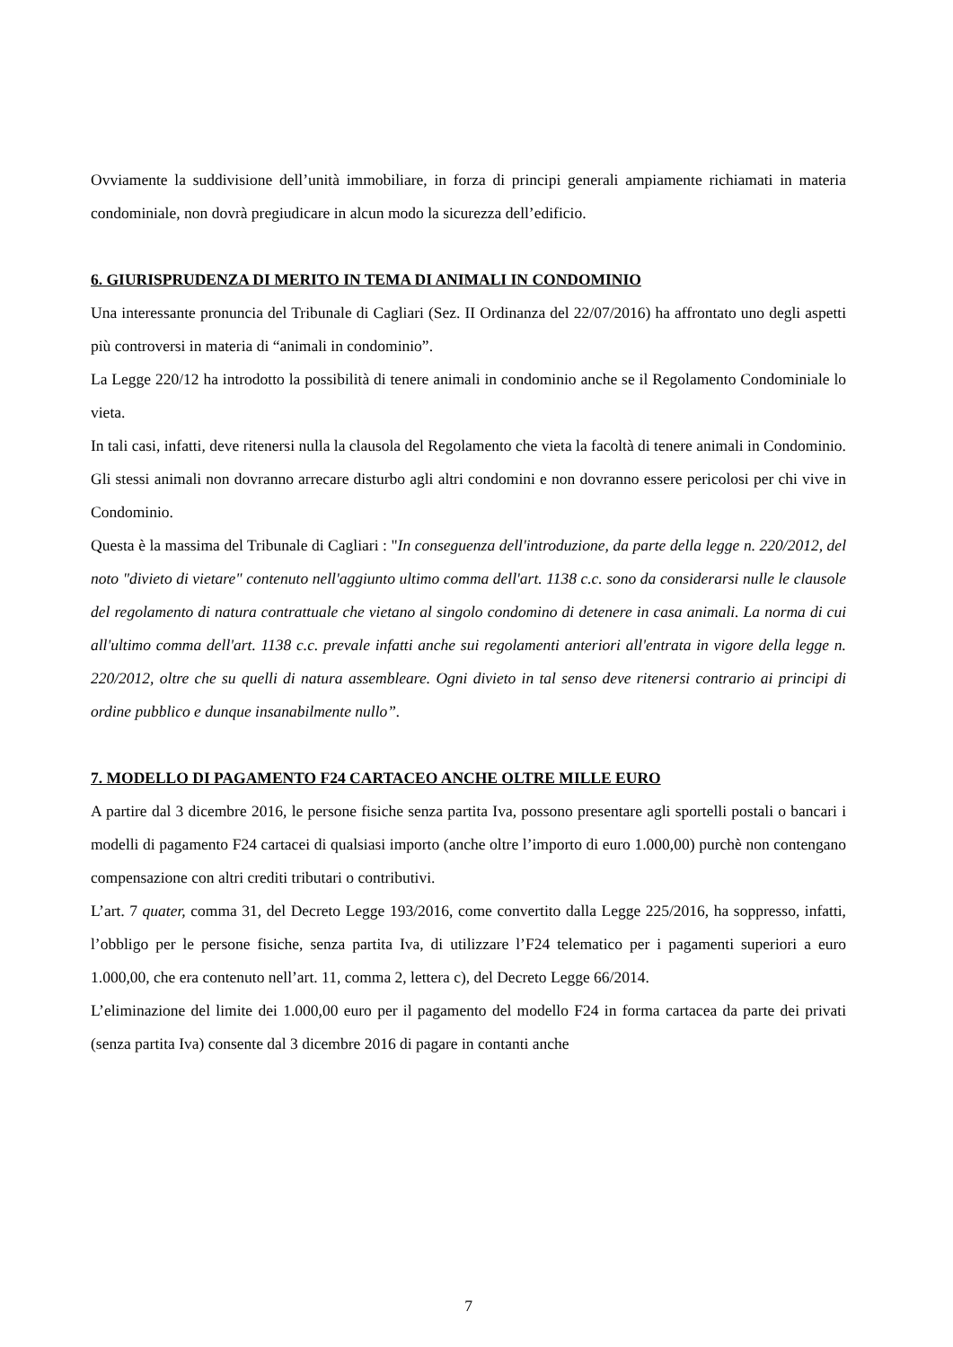Ovviamente la suddivisione dell’unità immobiliare, in forza di principi generali ampiamente richiamati in materia condominiale, non dovrà pregiudicare in alcun modo la sicurezza dell’edificio.
6. GIURISPRUDENZA DI MERITO IN TEMA DI ANIMALI IN CONDOMINIO
Una interessante pronuncia del Tribunale di Cagliari (Sez. II Ordinanza del 22/07/2016) ha affrontato uno degli aspetti più controversi in materia di “animali in condominio”.
La Legge 220/12 ha introdotto la possibilità di tenere animali in condominio anche se il Regolamento Condominiale lo vieta.
In tali casi, infatti, deve ritenersi nulla la clausola del Regolamento che vieta la facoltà di tenere animali in Condominio. Gli stessi animali non dovranno arrecare disturbo agli altri condomini e non dovranno essere pericolosi per chi vive in Condominio.
Questa è la massima del Tribunale di Cagliari : "In conseguenza dell'introduzione, da parte della legge n. 220/2012, del noto "divieto di vietare" contenuto nell'aggiunto ultimo comma dell'art. 1138 c.c. sono da considerarsi nulle le clausole del regolamento di natura contrattuale che vietano al singolo condomino di detenere in casa animali. La norma di cui all'ultimo comma dell'art. 1138 c.c. prevale infatti anche sui regolamenti anteriori all'entrata in vigore della legge n. 220/2012, oltre che su quelli di natura assembleare. Ogni divieto in tal senso deve ritenersi contrario ai principi di ordine pubblico e dunque insanabilmente nullo”.
7. MODELLO DI PAGAMENTO F24 CARTACEO ANCHE OLTRE MILLE EURO
A partire dal 3 dicembre 2016, le persone fisiche senza partita Iva, possono presentare agli sportelli postali o bancari i modelli di pagamento F24 cartacei di qualsiasi importo (anche oltre l’importo di euro 1.000,00) purchè non contengano compensazione con altri crediti tributari o contributivi.
L’art. 7 quater, comma 31, del Decreto Legge 193/2016, come convertito dalla Legge 225/2016, ha soppresso, infatti, l’obbligo per le persone fisiche, senza partita Iva, di utilizzare l’F24 telematico per i pagamenti superiori a euro 1.000,00, che era contenuto nell’art. 11, comma 2, lettera c), del Decreto Legge 66/2014.
L’eliminazione del limite dei 1.000,00 euro per il pagamento del modello F24 in forma cartacea da parte dei privati (senza partita Iva) consente dal 3 dicembre 2016 di pagare in contanti anche
7